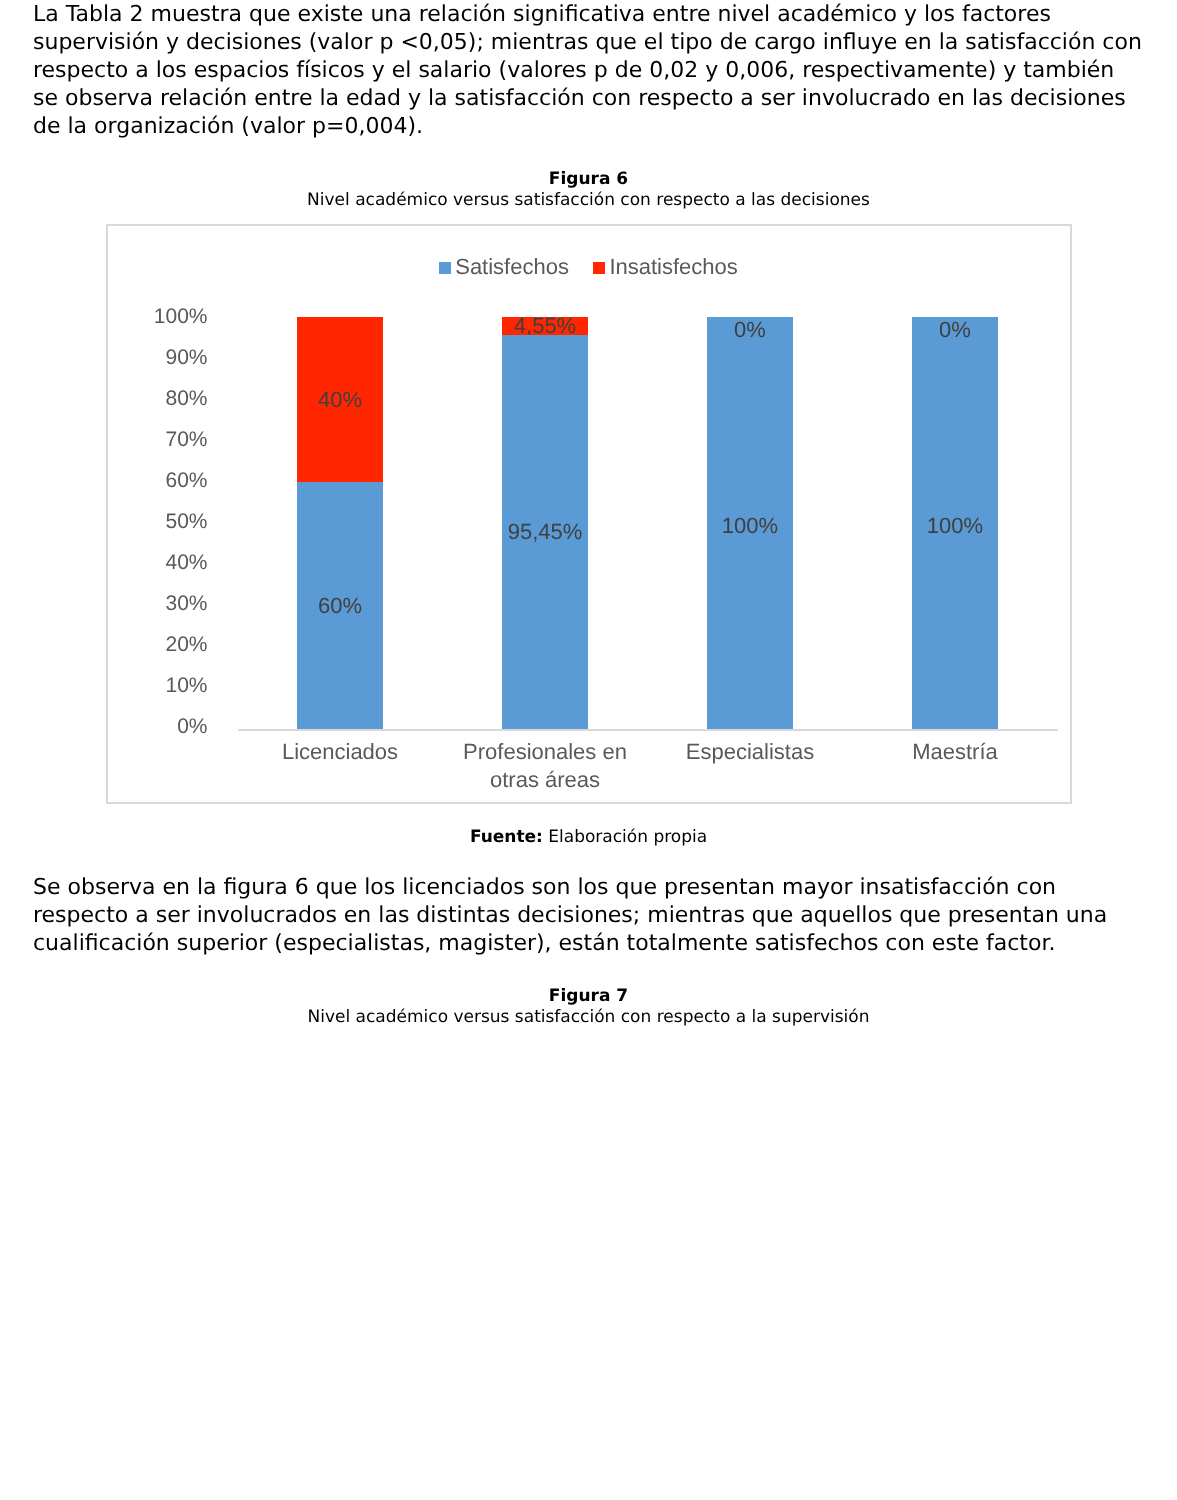La Tabla 2 muestra que existe una relación significativa entre nivel académico y los factores supervisión y decisiones (valor p <0,05); mientras que el tipo de cargo influye en la satisfacción con respecto a los espacios físicos y el salario (valores p de 0,02 y 0,006, respectivamente) y también se observa relación entre la edad y la satisfacción con respecto a ser involucrado en las decisiones de la organización (valor p=0,004).
Figura 6
Nivel académico versus satisfacción con respecto a las decisiones
Satisfechos Insatisfechos
100%
90%
80%
70%
60%
50%
40%
30%
20%
10%
0%
40%
60%
4,55%
95,45%
0%
100%
0%
100%
Licenciados Profesionales en
otras áreas
Especialistas Maestría
Fuente: Elaboración propia
Se observa en la figura 6 que los licenciados son los que presentan mayor insatisfacción con respecto a ser involucrados en las distintas decisiones; mientras que aquellos que presentan una cualificación superior (especialistas, magister), están totalmente satisfechos con este factor.
Figura 7
Nivel académico versus satisfacción con respecto a la supervisión